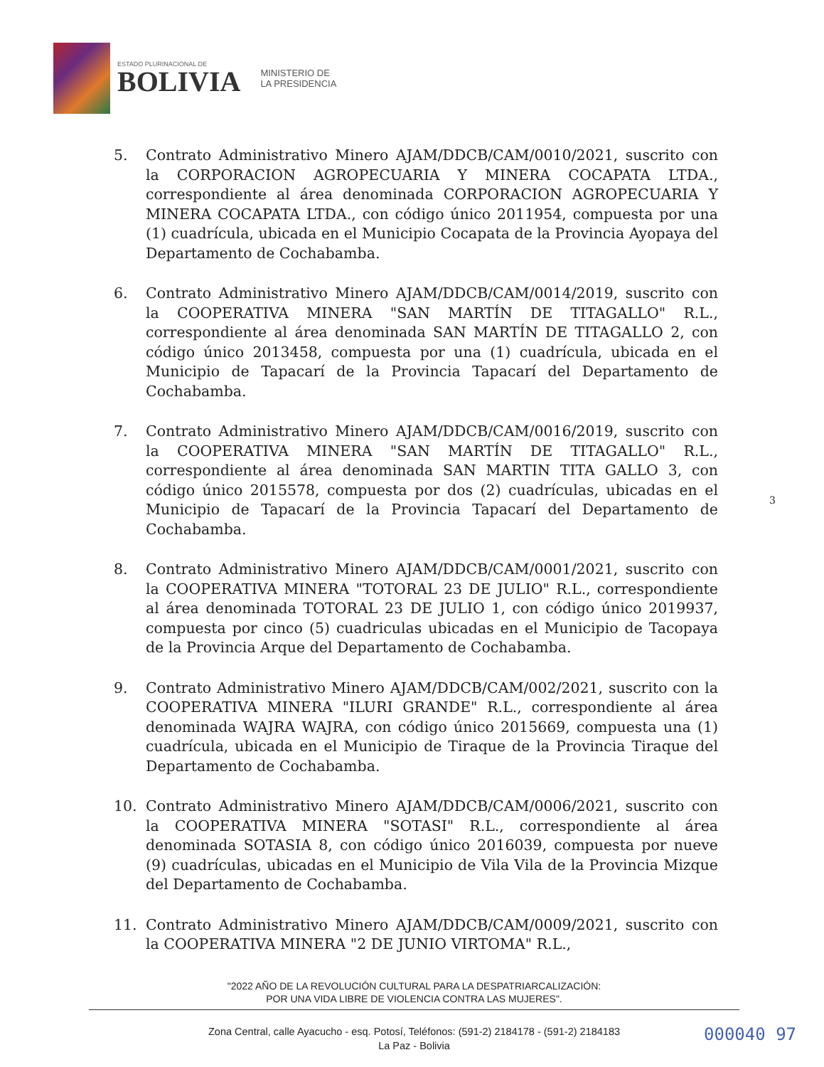ESTADO PLURINACIONAL DE
BOLIVIA
MINISTERIO DE
LA PRESIDENCIA
5. Contrato Administrativo Minero AJAM/DDCB/CAM/0010/2021, suscrito con la CORPORACION AGROPECUARIA Y MINERA COCAPATA LTDA., correspondiente al área denominada CORPORACION AGROPECUARIA Y MINERA COCAPATA LTDA., con código único 2011954, compuesta por una (1) cuadrícula, ubicada en el Municipio Cocapata de la Provincia Ayopaya del Departamento de Cochabamba.
6. Contrato Administrativo Minero AJAM/DDCB/CAM/0014/2019, suscrito con la COOPERATIVA MINERA "SAN MARTÍN DE TITAGALLO" R.L., correspondiente al área denominada SAN MARTÍN DE TITAGALLO 2, con código único 2013458, compuesta por una (1) cuadrícula, ubicada en el Municipio de Tapacarí de la Provincia Tapacarí del Departamento de Cochabamba.
7. Contrato Administrativo Minero AJAM/DDCB/CAM/0016/2019, suscrito con la COOPERATIVA MINERA "SAN MARTÍN DE TITAGALLO" R.L., correspondiente al área denominada SAN MARTIN TITA GALLO 3, con código único 2015578, compuesta por dos (2) cuadrículas, ubicadas en el Municipio de Tapacarí de la Provincia Tapacarí del Departamento de Cochabamba.
8. Contrato Administrativo Minero AJAM/DDCB/CAM/0001/2021, suscrito con la COOPERATIVA MINERA "TOTORAL 23 DE JULIO" R.L., correspondiente al área denominada TOTORAL 23 DE JULIO 1, con código único 2019937, compuesta por cinco (5) cuadriculas ubicadas en el Municipio de Tacopaya de la Provincia Arque del Departamento de Cochabamba.
9. Contrato Administrativo Minero AJAM/DDCB/CAM/002/2021, suscrito con la COOPERATIVA MINERA "ILURI GRANDE" R.L., correspondiente al área denominada WAJRA WAJRA, con código único 2015669, compuesta una (1) cuadrícula, ubicada en el Municipio de Tiraque de la Provincia Tiraque del Departamento de Cochabamba.
10. Contrato Administrativo Minero AJAM/DDCB/CAM/0006/2021, suscrito con la COOPERATIVA MINERA "SOTASI" R.L., correspondiente al área denominada SOTASIA 8, con código único 2016039, compuesta por nueve (9) cuadrículas, ubicadas en el Municipio de Vila Vila de la Provincia Mizque del Departamento de Cochabamba.
11. Contrato Administrativo Minero AJAM/DDCB/CAM/0009/2021, suscrito con la COOPERATIVA MINERA "2 DE JUNIO VIRTOMA" R.L.,
3
"2022 AÑO DE LA REVOLUCIÓN CULTURAL PARA LA DESPATRIARCALIZACIÓN:
POR UNA VIDA LIBRE DE VIOLENCIA CONTRA LAS MUJERES".
Zona Central, calle Ayacucho - esq. Potosí, Teléfonos: (591-2) 2184178 - (591-2) 2184183
La Paz - Bolivia
000040 97